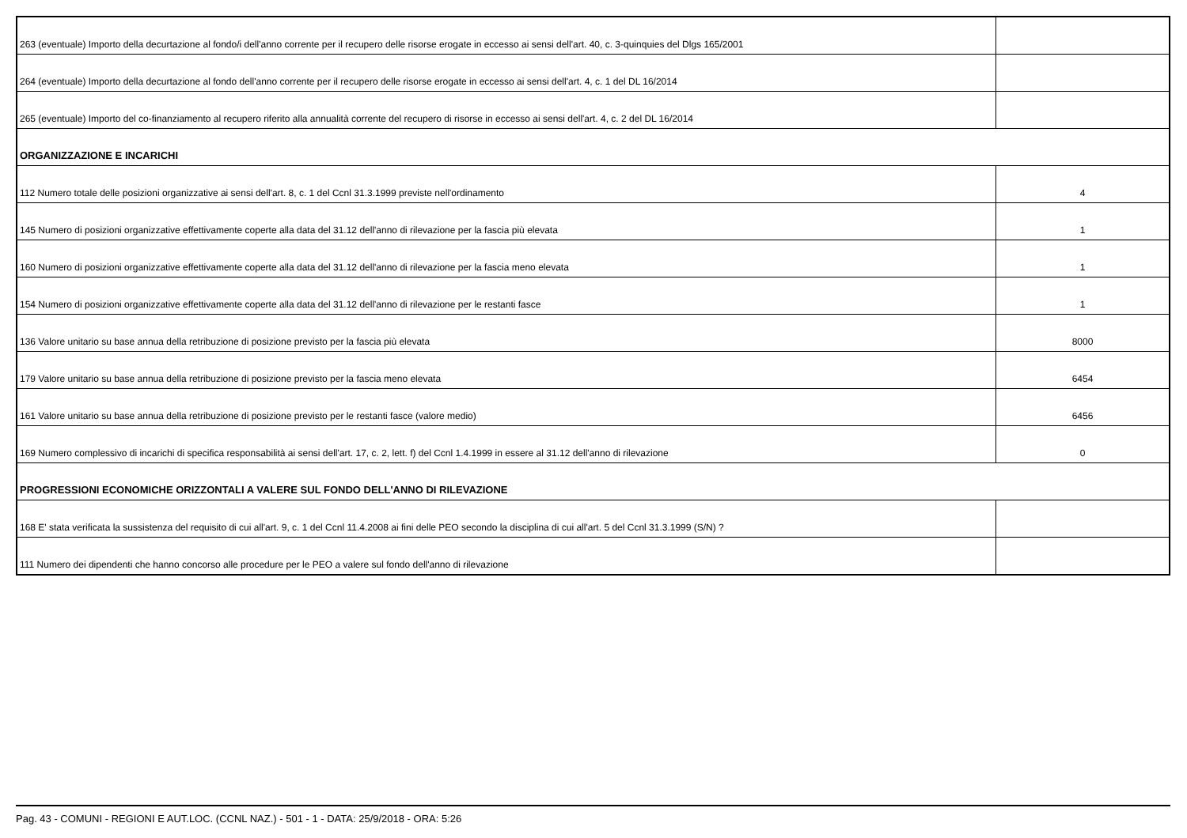| 263 (eventuale) Importo della decurtazione al fondo/i dell'anno corrente per il recupero delle risorse erogate in eccesso ai sensi dell'art. 40, c. 3-quinquies del Dlgs 165/2001 | |
| 264 (eventuale) Importo della decurtazione al fondo dell'anno corrente per il recupero delle risorse erogate in eccesso ai sensi dell'art. 4, c. 1 del DL 16/2014 | |
| 265 (eventuale) Importo del co-finanziamento al recupero riferito alla annualità corrente del recupero di risorse in eccesso ai sensi dell'art. 4, c. 2 del DL 16/2014 | |
| ORGANIZZAZIONE E INCARICHI | |
| 112 Numero totale delle posizioni organizzative ai sensi dell'art. 8, c. 1 del Ccnl 31.3.1999 previste nell'ordinamento | 4 |
| 145 Numero di posizioni organizzative effettivamente coperte alla data del 31.12 dell'anno di rilevazione per la fascia più elevata | 1 |
| 160 Numero di posizioni organizzative effettivamente coperte alla data del 31.12 dell'anno di rilevazione per la fascia meno elevata | 1 |
| 154 Numero di posizioni organizzative effettivamente coperte alla data del 31.12 dell'anno di rilevazione per le restanti fasce | 1 |
| 136 Valore unitario su base annua della retribuzione di posizione previsto per la fascia più elevata | 8000 |
| 179 Valore unitario su base annua della retribuzione di posizione previsto per la fascia meno elevata | 6454 |
| 161 Valore unitario su base annua della retribuzione di posizione previsto per le restanti fasce (valore medio) | 6456 |
| 169 Numero complessivo di incarichi di specifica responsabilità ai sensi dell'art. 17, c. 2, lett. f) del Ccnl 1.4.1999 in essere al 31.12 dell'anno di rilevazione | 0 |
| PROGRESSIONI ECONOMICHE ORIZZONTALI A VALERE SUL FONDO DELL'ANNO DI RILEVAZIONE | |
| 168 E' stata verificata la sussistenza del requisito di cui all'art. 9, c. 1 del Ccnl 11.4.2008 ai fini delle PEO secondo la disciplina di cui all'art. 5 del Ccnl 31.3.1999 (S/N) ? | |
| 111 Numero dei dipendenti che hanno concorso alle procedure per le PEO a valere sul fondo dell'anno di rilevazione | |
Pag. 43 - COMUNI - REGIONI E AUT.LOC. (CCNL NAZ.) - 501 - 1 - DATA: 25/9/2018 - ORA: 5:26